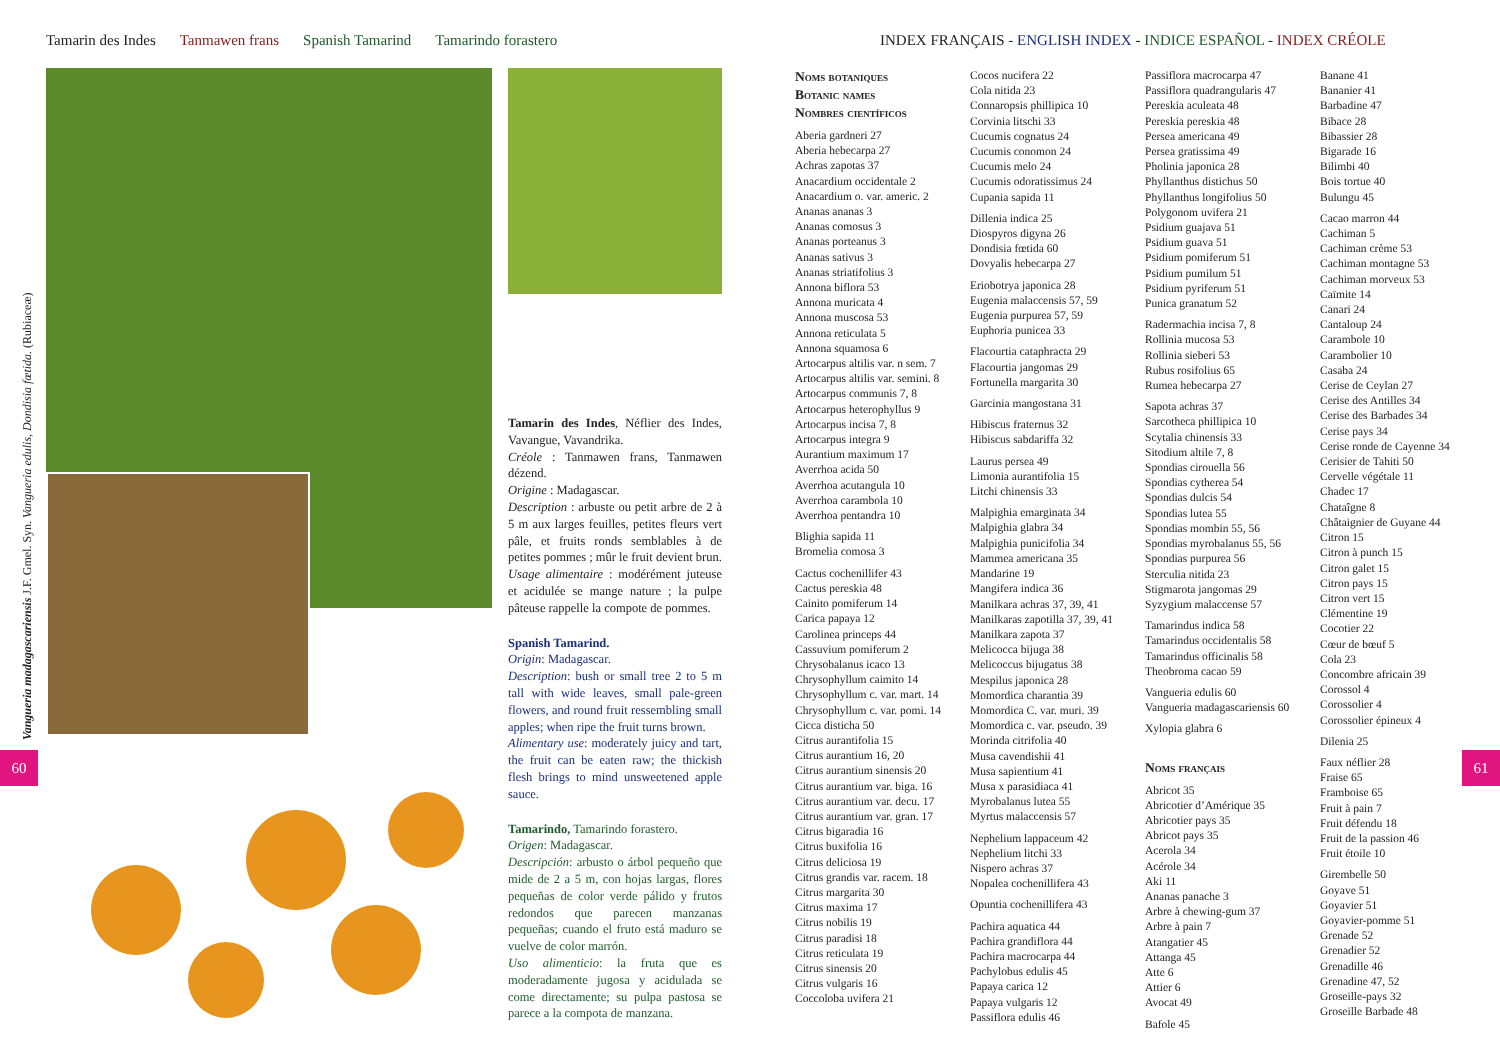Tamarin des Indes Tanmawen frans Spanish Tamarind Tamarindo forastero
Vangueria madagascariensis J.F. Gmel. Syn. Vangueria edulis, Dondisia fœtida. (Rubiaceæ)
60
Tamarin des Indes, Néflier des Indes, Vavangue, Vavandrika.
Créole : Tanmawen frans, Tanmawen dézend.
Origine : Madagascar.
Description : arbuste ou petit arbre de 2 à 5 m aux larges feuilles, petites fleurs vert pâle, et fruits ronds semblables à de petites pommes ; mûr le fruit devient brun.
Usage alimentaire : modérément juteuse et acidulée se mange nature ; la pulpe pâteuse rappelle la compote de pommes.
Spanish Tamarind.
Origin: Madagascar.
Description: bush or small tree 2 to 5 m tall with wide leaves, small pale-green flowers, and round fruit ressembling small apples; when ripe the fruit turns brown.
Alimentary use: moderately juicy and tart, the fruit can be eaten raw; the thickish flesh brings to mind unsweetened apple sauce.
Tamarindo, Tamarindo forastero.
Origen: Madagascar.
Descripción: arbusto o árbol pequeño que mide de 2 a 5 m, con hojas largas, flores pequeñas de color verde pálido y frutos redondos que parecen manzanas pequeñas; cuando el fruto está maduro se vuelve de color marrón.
Uso alimenticio: la fruta que es moderadamente jugosa y acidulada se come directamente; su pulpa pastosa se parece a la compota de manzana.
INDEX FRANÇAIS - ENGLISH INDEX - INDICE ESPAÑOL - INDEX CRÉOLE
Noms botaniques
Botanic names
Nombres científicos
Aberia gardneri 27
Aberia hebecarpa 27
Achras zapotas 37
Anacardium occidentale 2
Anacardium o. var. americ. 2
Ananas ananas 3
Ananas comosus 3
Ananas porteanus 3
Ananas sativus 3
Ananas striatifolius 3
Annona biflora 53
Annona muricata 4
Annona muscosa 53
Annona reticulata 5
Annona squamosa 6
Artocarpus altilis var. n sem. 7
Artocarpus altilis var. semini. 8
Artocarpus communis 7, 8
Artocarpus heterophyllus 9
Artocarpus incisa 7, 8
Artocarpus integra 9
Aurantium maximum 17
Averrhoa acida 50
Averrhoa acutangula 10
Averrhoa carambola 10
Averrhoa pentandra 10
Blighia sapida 11
Bromelia comosa 3
Cactus cochenillifer 43
Cactus pereskia 48
Cainito pomiferum 14
Carica papaya 12
Carolinea princeps 44
Cassuvium pomiferum 2
Chrysobalanus icaco 13
Chrysophyllum caimito 14
Chrysophyllum c. var. mart. 14
Chrysophyllum c. var. pomi. 14
Cicca disticha 50
Citrus aurantifolia 15
Citrus aurantium 16, 20
Citrus aurantium sinensis 20
Citrus aurantium var. biga. 16
Citrus aurantium var. decu. 17
Citrus aurantium var. gran. 17
Citrus bigaradia 16
Citrus buxifolia 16
Citrus deliciosa 19
Citrus grandis var. racem. 18
Citrus margarita 30
Citrus maxima 17
Citrus nobilis 19
Citrus paradisi 18
Citrus reticulata 19
Citrus sinensis 20
Citrus vulgaris 16
Coccoloba uvifera 21
Cocos nucifera 22
Cola nitida 23
Connaropsis phillipica 10
Corvinia litschi 33
Cucumis cognatus 24
Cucumis conomon 24
Cucumis melo 24
Cucumis odoratissimus 24
Cupania sapida 11
Dillenia indica 25
Diospyros digyna 26
Dondisia fœtida 60
Dovyalis hebecarpa 27
Eriobotrya japonica 28
Eugenia malaccensis 57, 59
Eugenia purpurea 57, 59
Euphoria punicea 33
Flacourtia cataphracta 29
Flacourtia jangomas 29
Fortunella margarita 30
Garcinia mangostana 31
Hibiscus fraternus 32
Hibiscus sabdariffa 32
Laurus persea 49
Limonia aurantifolia 15
Litchi chinensis 33
Malpighia emarginata 34
Malpighia glabra 34
Malpighia punicifolia 34
Mammea americana 35
Mandarine 19
Mangifera indica 36
Manilkara achras 37, 39, 41
Manilkaras zapotilla 37, 39, 41
Manilkara zapota 37
Melicocca bijuga 38
Melicoccus bijugatus 38
Mespilus japonica 28
Momordica charantia 39
Momordica C. var. muri. 39
Momordica c. var. pseudo. 39
Morinda citrifolia 40
Musa cavendishii 41
Musa sapientium 41
Musa x parasidiaca 41
Myrobalanus lutea 55
Myrtus malaccensis 57
Nephelium lappaceum 42
Nephelium litchi 33
Nispero achras 37
Nopalea cochenillifera 43
Opuntia cochenillifera 43
Pachira aquatica 44
Pachira grandiflora 44
Pachira macrocarpa 44
Pachylobus edulis 45
Papaya carica 12
Papaya vulgaris 12
Passiflora edulis 46
Passiflora macrocarpa 47
Passiflora quadrangularis 47
Pereskia aculeata 48
Pereskia pereskia 48
Persea americana 49
Persea gratissima 49
Pholinia japonica 28
Phyllanthus distichus 50
Phyllanthus longifolius 50
Polygonom uvifera 21
Psidium guajava 51
Psidium guava 51
Psidium pomiferum 51
Psidium pumilum 51
Psidium pyriferum 51
Punica granatum 52
Radermachia incisa 7, 8
Rollinia mucosa 53
Rollinia sieberi 53
Rubus rosifolius 65
Rumea hebecarpa 27
Sapota achras 37
Sarcotheca phillipica 10
Scytalia chinensis 33
Sitodium altile 7, 8
Spondias cirouella 56
Spondias cytherea 54
Spondias dulcis 54
Spondias lutea 55
Spondias mombin 55, 56
Spondias myrobalanus 55, 56
Spondias purpurea 56
Sterculia nitida 23
Stigmarota jangomas 29
Syzygium malaccense 57
Tamarindus indica 58
Tamarindus occidentalis 58
Tamarindus officinalis 58
Theobroma cacao 59
Vangueria edulis 60
Vangueria madagascariensis 60
Xylopia glabra 6
Noms français
Abricot 35
Abricotier d’Amérique 35
Abricotier pays 35
Abricot pays 35
Acerola 34
Acérole 34
Aki 11
Ananas panache 3
Arbre à chewing-gum 37
Arbre à pain 7
Atangatier 45
Attanga 45
Atte 6
Attier 6
Avocat 49
Bafole 45
Banane 41
Bananier 41
Barbadine 47
Bibace 28
Bibassier 28
Bigarade 16
Bilimbi 40
Bois tortue 40
Bulungu 45
Cacao marron 44
Cachiman 5
Cachiman crème 53
Cachiman montagne 53
Cachiman morveux 53
Caïmite 14
Canari 24
Cantaloup 24
Carambole 10
Carambolier 10
Casaba 24
Cerise de Ceylan 27
Cerise des Antilles 34
Cerise des Barbades 34
Cerise pays 34
Cerise ronde de Cayenne 34
Cerisier de Tahiti 50
Cervelle végétale 11
Chadec 17
Chataîgne 8
Châtaignier de Guyane 44
Citron 15
Citron à punch 15
Citron galet 15
Citron pays 15
Citron vert 15
Clémentine 19
Cocotier 22
Cœur de bœuf 5
Cola 23
Concombre africain 39
Corossol 4
Corossolier 4
Corossolier épineux 4
Dilenia 25
Faux néflier 28
Fraise 65
Framboise 65
Fruit à pain 7
Fruit défendu 18
Fruit de la passion 46
Fruit étoile 10
Girembelle 50
Goyave 51
Goyavier 51
Goyavier-pomme 51
Grenade 52
Grenadier 52
Grenadille 46
Grenadine 47, 52
Groseille-pays 32
Groseille Barbade 48
61